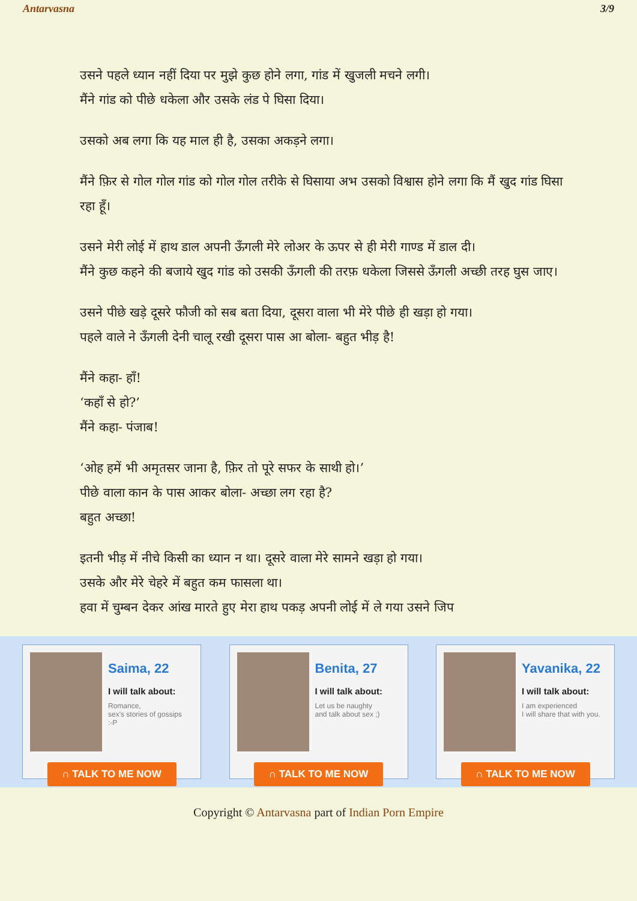Antarvasna 3/9
उसने पहले ध्यान नहीं दिया पर मुझे कुछ होने लगा, गांड में खुजली मचने लगी।
मैंने गांड को पीछे धकेला और उसके लंड पे घिसा दिया।
उसको अब लगा कि यह माल ही है, उसका अकड़ने लगा।
मैंने फ़िर से गोल गोल गांड को गोल गोल तरीके से घिसाया अभ उसको विश्वास होने लगा कि मैं खुद गांड घिसा रहा हूँ।
उसने मेरी लोई में हाथ डाल अपनी ऊँगली मेरे लोअर के ऊपर से ही मेरी गाण्ड में डाल दी।
मैंने कुछ कहने की बजाये खुद गांड को उसकी ऊँगली की तरफ़ धकेला जिससे ऊँगली अच्छी तरह घुस जाए।
उसने पीछे खड़े दूसरे फौजी को सब बता दिया, दूसरा वाला भी मेरे पीछे ही खड़ा हो गया।
पहले वाले ने ऊँगली देनी चालू रखी दूसरा पास आ बोला- बहुत भीड़ है!
मैंने कहा- हाँ!
‘कहाँ से हो?’
मैंने कहा- पंजाब!
‘ओह हमें भी अमृतसर जाना है, फ़िर तो पूरे सफर के साथी हो।’
पीछे वाला कान के पास आकर बोला- अच्छा लग रहा है?
बहुत अच्छा!
इतनी भीड़ में नीचे किसी का ध्यान न था। दूसरे वाला मेरे सामने खड़ा हो गया।
उसके और मेरे चेहरे में बहुत कम फासला था।
हवा में चुम्बन देकर आंख मारते हुए मेरा हाथ पकड़ अपनी लोई में ले गया उसने जिप
Saima, 22
I will talk about:
Romance,
sex's stories of gossips
:-P
∩ TALK TO ME NOW
Benita, 27
I will talk about:
Let us be naughty
and talk about sex ;)
∩ TALK TO ME NOW
Yavanika, 22
I will talk about:
I am experienced
I will share that with you.
∩ TALK TO ME NOW
Copyright © Antarvasna part of Indian Porn Empire